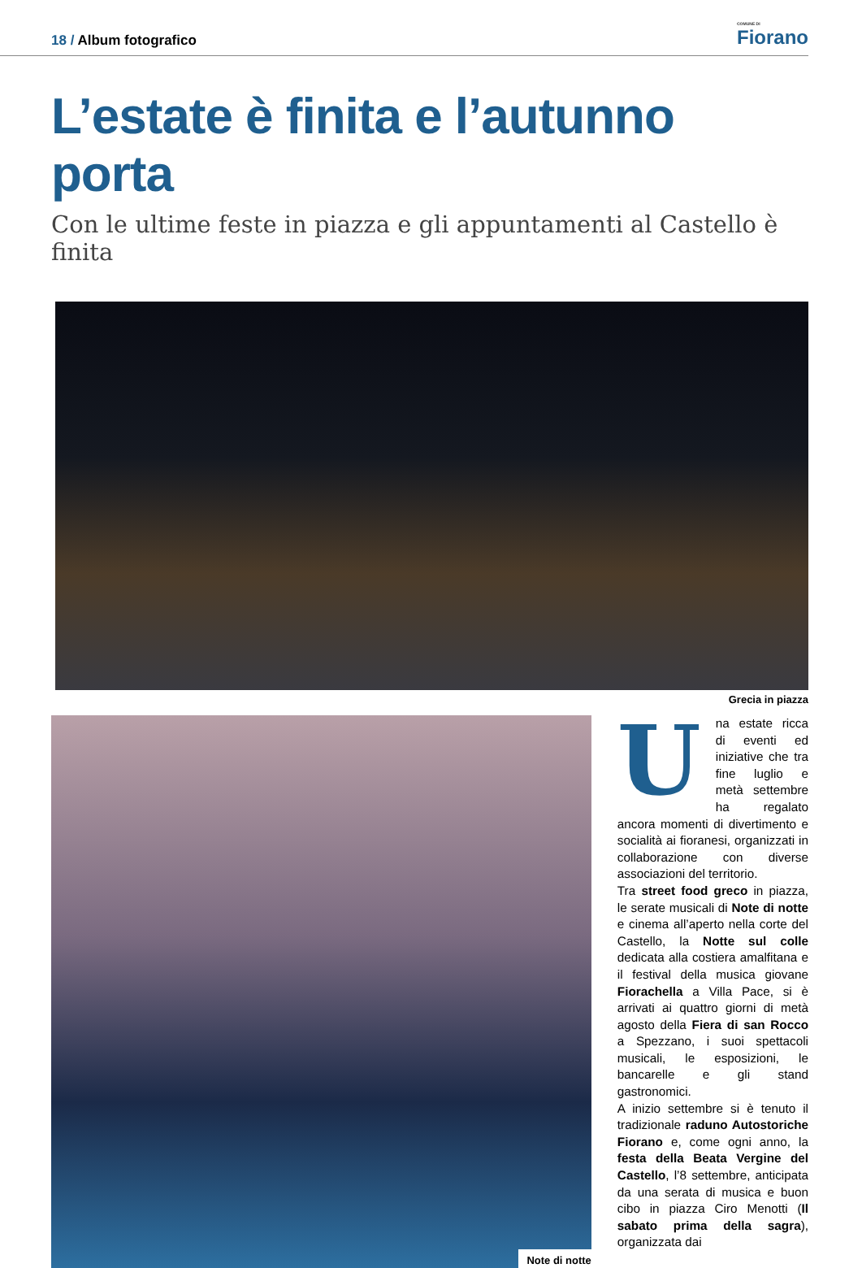18 / Album fotografico
COMUNE DI
Fiorano
L’estate è finita e l’autunno porta
Con le ultime feste in piazza e gli appuntamenti al Castello è finita
Grecia in piazza
Note di notte
Una estate ricca di eventi ed iniziative che tra fine luglio e metà settembre ha regalato ancora momenti di divertimento e socialità ai fioranesi, organizzati in collaborazione con diverse associazioni del territorio.
Tra street food greco in piazza, le serate musicali di Note di notte e cinema all’aperto nella corte del Castello, la Notte sul colle dedicata alla costiera amalfitana e il festival della musica giovane Fiorachella a Villa Pace, si è arrivati ai quattro giorni di metà agosto della Fiera di san Rocco a Spezzano, i suoi spettacoli musicali, le esposizioni, le bancarelle e gli stand gastronomici.
A inizio settembre si è tenuto il tradizionale raduno Autostoriche Fiorano e, come ogni anno, la festa della Beata Vergine del Castello, l’8 settembre, anticipata da una serata di musica e buon cibo in piazza Ciro Menotti (Il sabato prima della sagra), organizzata dai